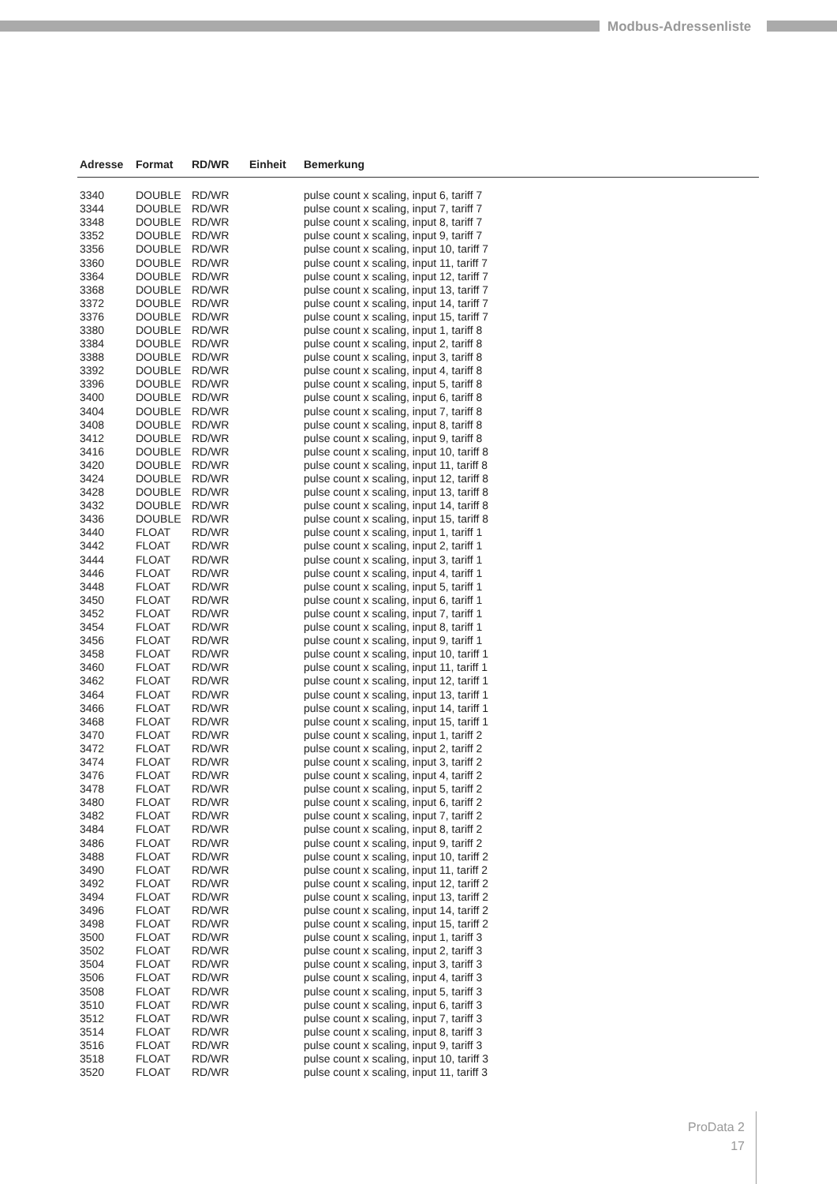Modbus-Adressenliste
| Adresse | Format | RD/WR | Einheit | Bemerkung |
| --- | --- | --- | --- | --- |
| 3340 | DOUBLE | RD/WR | | pulse count x scaling, input 6, tariff 7 |
| 3344 | DOUBLE | RD/WR | | pulse count x scaling, input 7, tariff 7 |
| 3348 | DOUBLE | RD/WR | | pulse count x scaling, input 8, tariff 7 |
| 3352 | DOUBLE | RD/WR | | pulse count x scaling, input 9, tariff 7 |
| 3356 | DOUBLE | RD/WR | | pulse count x scaling, input 10, tariff 7 |
| 3360 | DOUBLE | RD/WR | | pulse count x scaling, input 11, tariff 7 |
| 3364 | DOUBLE | RD/WR | | pulse count x scaling, input 12, tariff 7 |
| 3368 | DOUBLE | RD/WR | | pulse count x scaling, input 13, tariff 7 |
| 3372 | DOUBLE | RD/WR | | pulse count x scaling, input 14, tariff 7 |
| 3376 | DOUBLE | RD/WR | | pulse count x scaling, input 15, tariff 7 |
| 3380 | DOUBLE | RD/WR | | pulse count x scaling, input 1, tariff 8 |
| 3384 | DOUBLE | RD/WR | | pulse count x scaling, input 2, tariff 8 |
| 3388 | DOUBLE | RD/WR | | pulse count x scaling, input 3, tariff 8 |
| 3392 | DOUBLE | RD/WR | | pulse count x scaling, input 4, tariff 8 |
| 3396 | DOUBLE | RD/WR | | pulse count x scaling, input 5, tariff 8 |
| 3400 | DOUBLE | RD/WR | | pulse count x scaling, input 6, tariff 8 |
| 3404 | DOUBLE | RD/WR | | pulse count x scaling, input 7, tariff 8 |
| 3408 | DOUBLE | RD/WR | | pulse count x scaling, input 8, tariff 8 |
| 3412 | DOUBLE | RD/WR | | pulse count x scaling, input 9, tariff 8 |
| 3416 | DOUBLE | RD/WR | | pulse count x scaling, input 10, tariff 8 |
| 3420 | DOUBLE | RD/WR | | pulse count x scaling, input 11, tariff 8 |
| 3424 | DOUBLE | RD/WR | | pulse count x scaling, input 12, tariff 8 |
| 3428 | DOUBLE | RD/WR | | pulse count x scaling, input 13, tariff 8 |
| 3432 | DOUBLE | RD/WR | | pulse count x scaling, input 14, tariff 8 |
| 3436 | DOUBLE | RD/WR | | pulse count x scaling, input 15, tariff 8 |
| 3440 | FLOAT | RD/WR | | pulse count x scaling, input 1, tariff 1 |
| 3442 | FLOAT | RD/WR | | pulse count x scaling, input 2, tariff 1 |
| 3444 | FLOAT | RD/WR | | pulse count x scaling, input 3, tariff 1 |
| 3446 | FLOAT | RD/WR | | pulse count x scaling, input 4, tariff 1 |
| 3448 | FLOAT | RD/WR | | pulse count x scaling, input 5, tariff 1 |
| 3450 | FLOAT | RD/WR | | pulse count x scaling, input 6, tariff 1 |
| 3452 | FLOAT | RD/WR | | pulse count x scaling, input 7, tariff 1 |
| 3454 | FLOAT | RD/WR | | pulse count x scaling, input 8, tariff 1 |
| 3456 | FLOAT | RD/WR | | pulse count x scaling, input 9, tariff 1 |
| 3458 | FLOAT | RD/WR | | pulse count x scaling, input 10, tariff 1 |
| 3460 | FLOAT | RD/WR | | pulse count x scaling, input 11, tariff 1 |
| 3462 | FLOAT | RD/WR | | pulse count x scaling, input 12, tariff 1 |
| 3464 | FLOAT | RD/WR | | pulse count x scaling, input 13, tariff 1 |
| 3466 | FLOAT | RD/WR | | pulse count x scaling, input 14, tariff 1 |
| 3468 | FLOAT | RD/WR | | pulse count x scaling, input 15, tariff 1 |
| 3470 | FLOAT | RD/WR | | pulse count x scaling, input 1, tariff 2 |
| 3472 | FLOAT | RD/WR | | pulse count x scaling, input 2, tariff 2 |
| 3474 | FLOAT | RD/WR | | pulse count x scaling, input 3, tariff 2 |
| 3476 | FLOAT | RD/WR | | pulse count x scaling, input 4, tariff 2 |
| 3478 | FLOAT | RD/WR | | pulse count x scaling, input 5, tariff 2 |
| 3480 | FLOAT | RD/WR | | pulse count x scaling, input 6, tariff 2 |
| 3482 | FLOAT | RD/WR | | pulse count x scaling, input 7, tariff 2 |
| 3484 | FLOAT | RD/WR | | pulse count x scaling, input 8, tariff 2 |
| 3486 | FLOAT | RD/WR | | pulse count x scaling, input 9, tariff 2 |
| 3488 | FLOAT | RD/WR | | pulse count x scaling, input 10, tariff 2 |
| 3490 | FLOAT | RD/WR | | pulse count x scaling, input 11, tariff 2 |
| 3492 | FLOAT | RD/WR | | pulse count x scaling, input 12, tariff 2 |
| 3494 | FLOAT | RD/WR | | pulse count x scaling, input 13, tariff 2 |
| 3496 | FLOAT | RD/WR | | pulse count x scaling, input 14, tariff 2 |
| 3498 | FLOAT | RD/WR | | pulse count x scaling, input 15, tariff 2 |
| 3500 | FLOAT | RD/WR | | pulse count x scaling, input 1, tariff 3 |
| 3502 | FLOAT | RD/WR | | pulse count x scaling, input 2, tariff 3 |
| 3504 | FLOAT | RD/WR | | pulse count x scaling, input 3, tariff 3 |
| 3506 | FLOAT | RD/WR | | pulse count x scaling, input 4, tariff 3 |
| 3508 | FLOAT | RD/WR | | pulse count x scaling, input 5, tariff 3 |
| 3510 | FLOAT | RD/WR | | pulse count x scaling, input 6, tariff 3 |
| 3512 | FLOAT | RD/WR | | pulse count x scaling, input 7, tariff 3 |
| 3514 | FLOAT | RD/WR | | pulse count x scaling, input 8, tariff 3 |
| 3516 | FLOAT | RD/WR | | pulse count x scaling, input 9, tariff 3 |
| 3518 | FLOAT | RD/WR | | pulse count x scaling, input 10, tariff 3 |
| 3520 | FLOAT | RD/WR | | pulse count x scaling, input 11, tariff 3 |
ProData 2
17